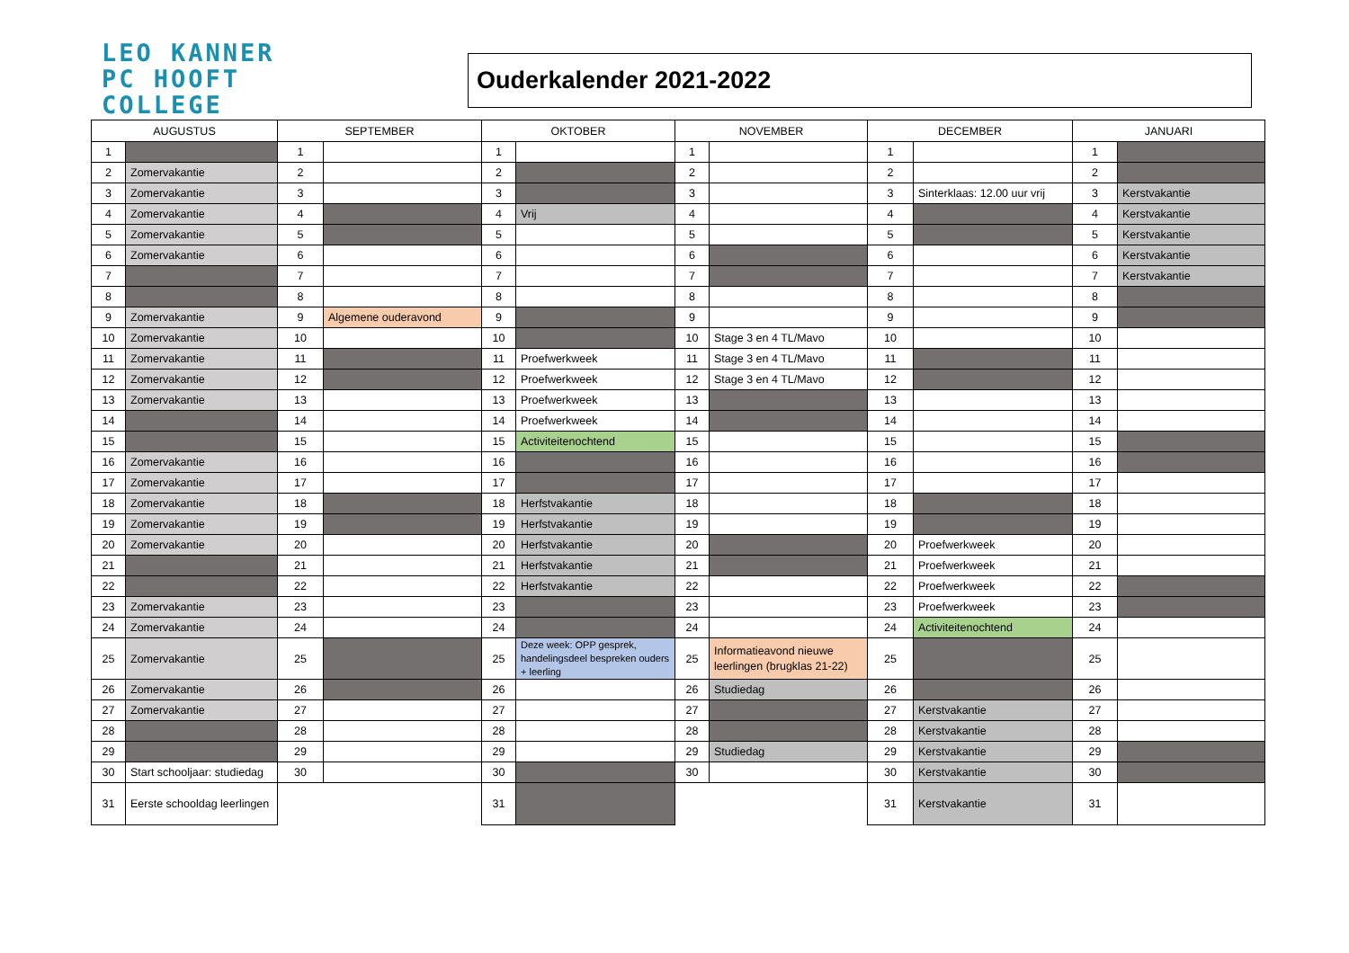LEO KANNER
PC HOOFT
COLLEGE
Ouderkalender 2021-2022
| AUGUSTUS | | SEPTEMBER | | OKTOBER | | NOVEMBER | | DECEMBER | | JANUARI | |
| --- | --- | --- | --- | --- | --- | --- | --- | --- | --- | --- | --- |
| 1 | | 1 | | 1 | | 1 | | 1 | | 1 | |
| 2 | Zomervakantie | 2 | | 2 | | 2 | | 2 | | 2 | |
| 3 | Zomervakantie | 3 | | 3 | | 3 | | 3 | Sinterklaas: 12.00 uur vrij | 3 | Kerstvakantie |
| 4 | Zomervakantie | 4 | | 4 | Vrij | 4 | | 4 | | 4 | Kerstvakantie |
| 5 | Zomervakantie | 5 | | 5 | | 5 | | 5 | | 5 | Kerstvakantie |
| 6 | Zomervakantie | 6 | | 6 | | 6 | | 6 | | 6 | Kerstvakantie |
| 7 | | 7 | | 7 | | 7 | | 7 | | 7 | Kerstvakantie |
| 8 | | 8 | | 8 | | 8 | | 8 | | 8 | |
| 9 | Zomervakantie | 9 | Algemene ouderavond | 9 | | 9 | | 9 | | 9 | |
| 10 | Zomervakantie | 10 | | 10 | | 10 | Stage 3 en 4 TL/Mavo | 10 | | 10 | |
| 11 | Zomervakantie | 11 | | 11 | Proefwerkweek | 11 | Stage 3 en 4 TL/Mavo | 11 | | 11 | |
| 12 | Zomervakantie | 12 | | 12 | Proefwerkweek | 12 | Stage 3 en 4 TL/Mavo | 12 | | 12 | |
| 13 | Zomervakantie | 13 | | 13 | Proefwerkweek | 13 | | 13 | | 13 | |
| 14 | | 14 | | 14 | Proefwerkweek | 14 | | 14 | | 14 | |
| 15 | | 15 | | 15 | Activiteitenochtend | 15 | | 15 | | 15 | |
| 16 | Zomervakantie | 16 | | 16 | | 16 | | 16 | | 16 | |
| 17 | Zomervakantie | 17 | | 17 | | 17 | | 17 | | 17 | |
| 18 | Zomervakantie | 18 | | 18 | Herfstvakantie | 18 | | 18 | | 18 | |
| 19 | Zomervakantie | 19 | | 19 | Herfstvakantie | 19 | | 19 | | 19 | |
| 20 | Zomervakantie | 20 | | 20 | Herfstvakantie | 20 | | 20 | Proefwerkweek | 20 | |
| 21 | | 21 | | 21 | Herfstvakantie | 21 | | 21 | Proefwerkweek | 21 | |
| 22 | | 22 | | 22 | Herfstvakantie | 22 | | 22 | Proefwerkweek | 22 | |
| 23 | Zomervakantie | 23 | | 23 | | 23 | | 23 | Proefwerkweek | 23 | |
| 24 | Zomervakantie | 24 | | 24 | | 24 | | 24 | Activiteitenochtend | 24 | |
| 25 | Zomervakantie | 25 | | 25 | Deze week: OPP gesprek, handelingsdeel bespreken ouders + leerling | 25 | Informatieavond nieuwe leerlingen (brugklas 21-22) | 25 | | 25 | |
| 26 | Zomervakantie | 26 | | 26 | | 26 | Studiedag | 26 | | 26 | |
| 27 | Zomervakantie | 27 | | 27 | | 27 | | 27 | Kerstvakantie | 27 | |
| 28 | | 28 | | 28 | | 28 | | 28 | Kerstvakantie | 28 | |
| 29 | | 29 | | 29 | | 29 | Studiedag | 29 | Kerstvakantie | 29 | |
| 30 | Start schooljaar: studiedag | 30 | | 30 | | 30 | | 30 | Kerstvakantie | 30 | |
| 31 | Eerste schooldag leerlingen | | | 31 | | | | 31 | Kerstvakantie | 31 | |